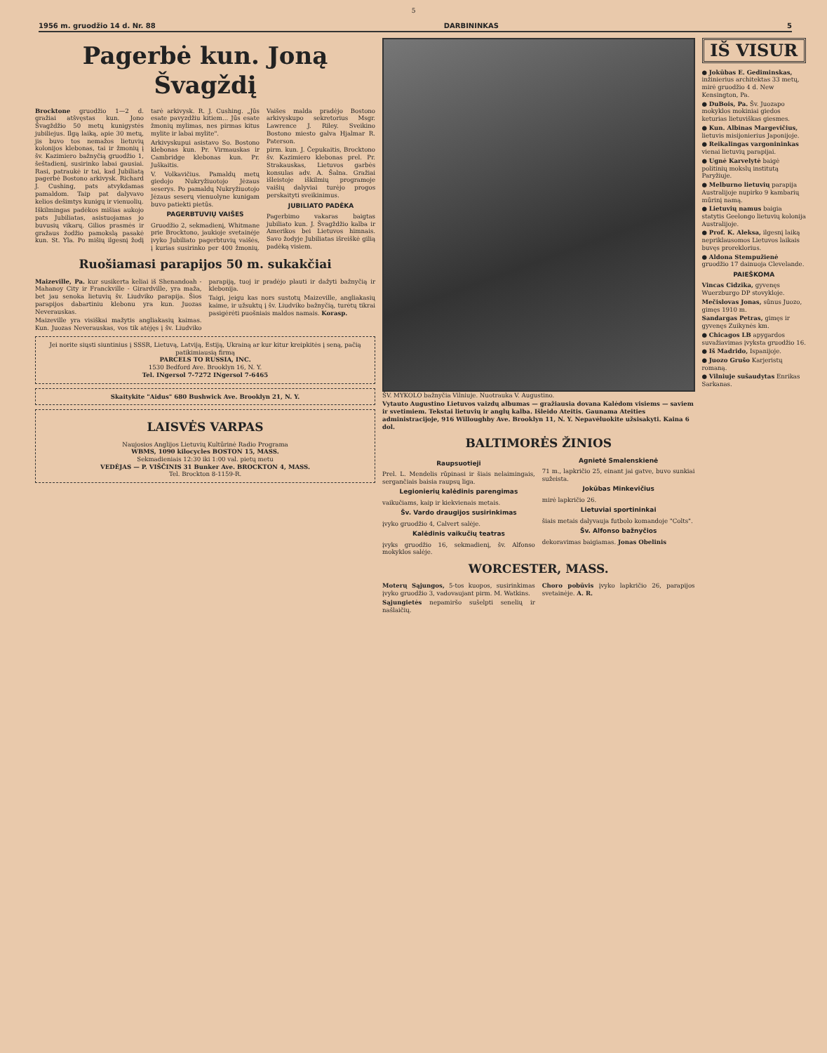5
1956 m. gruodžio 14 d. Nr. 88 DARBININKAS 5
Pagerbė kun. Joną Švagždį
Brocktone gruodžio 1—2 d. gražiai atšvęstas kun. Jono Švagždžio 50 metų kunigystės jubiliejus. Ilgą laiką, apie 30 metų, jis buvo tos nemažos lietuvių kolonijos klebonas, tai ir žmonių į šv. Kazimiero bažnyčią gruodžio 1, šeštadienį, susirinko labai gausiai. Rasi, patraukė ir tai, kad Jubiliatą pagerbė Bostono arkivysk. Richard J. Cushing, pats atvykdamas pamaldom. Taip pat dalyvavo kelios dešimtys kunigų ir vienuolių.
Iškilmingas padėkos mišias aukojo pats Jubiliatas, asistuojamas jo buvusių vikarų. Gilios prasmės ir gražaus žodžio pamokslą pasakė kun. St. Yla. Po mišių ilgesnį žodį tarė arkivysk. R. J. Cushing. „Jūs esate pavyzdžiu kitiem... Jūs esate žmonių mylimas, nes pirmas kitus mylite ir labai mylite".
Arkivyskupui asistavo So. Bostono klebonas kun. Pr. Virmauskas ir Cambridge klebonas kun. Pr. Juškaitis.
V. Volkavičius. Pamaldų metų giedojo Nukryžiuotojo Jėzaus seserys. Po pamaldų Nukryžiuotojo Jėzaus seserų vienuolyne kunigam buvo patiekti pietūs.
PAGERBTUVIŲ VAIŠES
Gruodžio 2, sekmadienį, Whitmane prie Brocktono, jaukioje svetainėje įvyko Jubiliato pagerbtuvių vaišės, į kurias susirinko per 400 žmonių. Vaišes malda pradėjo Bostono arkivyskupo sekretorius Msgr. Lawrence J. Riley. Sveikino Bostono miesto galva Hjalmar R. Paterson.
pirm. kun. J. Čepukaitis, Brocktono šv. Kazimiero klebonas prel. Pr. Strakauskas, Lietuvos garbės konsulas adv. A. Šalna. Gražiai išleistoje iškilmių programoje vaišių dalyviai turėjo progos perskaityti sveikinimus.
JUBILIATO PADĖKA
Pagerbimo vakaras baigtas jubiliato kun. J. Švagždžio kalba ir Amerikos bei Lietuvos himnais. Savo žodyje Jubiliatas išreiškė gilią padėką visiem.
Ruošiamasi parapijos 50 m. sukakčiai
Maizeville, Pa. kur susikerta keliai iš Shenandoah - Mahanoy City ir Franckville - Girardville, yra maža, bet jau senoka lietuvių šv. Liudviko parapija. Šios parapijos dabartiniu klebonu yra kun. Juozas Neverauskas.
Maizeville yra visiškai mažytis angliakasių kaimas. Kun. Juozas Neverauskas, vos tik atėjęs į šv. Liudviko parapiją, tuoj ir pradėjo plauti ir dažyti bažnyčią ir klebonija.
Taigi, jeigu kas nors sustotų Maizeville, angliakasių kaime, ir užsuktų į šv. Liudviko bažnyčią, turėtų tikrai pasigėrėti puošniais maldos namais. Korasp.
Jei norite siųsti siuntinius į SSSR, Lietuvą, Latviją, Estiją, Ukrainą ar kur kitur kreipkitės į seną, pačią patikimiausią firmą
PARCELS TO RUSSIA, INC.
1530 Bedford Ave. Brooklyn 16, N. Y.
Tel. INgersol 7-7272 INgersol 7-6465
Skaitykite "Aidus" 680 Bushwick Ave. Brooklyn 21, N. Y.
LAISVĖS VARPAS
Naujosios Anglijos Lietuvių Kultūrinė Radio Programa
WBMS, 1090 kilocycles BOSTON 15, MASS.
Sekmadieniais 12:30 iki 1:00 val. pietų metu
VEDĖJAS — P. VIŠČINIS 31 Bunker Ave. BROCKTON 4, MASS.
Tel. Brockton 8-1159-R.
ŠV. MYKOLO bažnyčia Vilniuje. Nuotrauka V. Augustino.
Vytauto Augustino Lietuvos vaizdų albumas — gražiausia dovana Kalėdom visiems — saviem ir svetimiem. Tekstai lietuvių ir anglų kalba. Išleido Ateitis. Gaunama Ateities administracijoje, 916 Willoughby Ave. Brooklyn 11, N. Y. Nepavėluokite užsisakyti. Kaina 6 dol.
BALTIMORĖS ŽINIOS
Raupsuotieji
Prel. L. Mendelis rūpinasi ir šiais nelaimingais, sergančiais baisia raupsų liga.
Legionierių kalėdinis parengimas
vaikučiams, kaip ir kiekvienais metais.
Šv. Vardo draugijos susirinkimas
įvyko gruodžio 4, Calvert salėje.
Kalėdinis vaikučių teatras
įvyks gruodžio 16, sekmadienį, šv. Alfonso mokyklos salėje.
Agnietė Smalenskienė
71 m., lapkričio 25, einant jai gatve, buvo sunkiai sužeista.
Jokūbas Minkevičius
mirė lapkričio 26.
Lietuviai sportininkai
šiais metais dalyvauja futbolo komandoje "Colts".
Šv. Alfonso bažnyčios
dekoravimas baigiamas. Jonas Obelinis
WORCESTER, MASS.
Moterų Sąjungos, 5-tos kuopos, susirinkimas įvyko gruodžio 3, vadovaujant pirm. M. Watkins.
Sąjungietės nepamiršo sušelpti senelių ir našlaičių.
Choro pobūvis įvyko lapkričio 26, parapijos svetainėje. A. R.
IŠ VISUR
● Jokūbas E. Gediminskas, inžinierius architektas 33 metų, mirė gruodžio 4 d. New Kensington, Pa.
● DuBois, Pa. Šv. Juozapo mokyklos mokiniai giedos keturias lietuviškas giesmes.
● Kun. Albinas Margevičius, lietuvis misijonierius Japonijoje.
● Reikalingas vargonininkas vienai lietuvių parapijai.
● Ugnė Karvelytė baigė politinių mokslų institutą Paryžiuje.
● Melburno lietuvių parapija Australijoje nupirko 9 kambarių mūrinį namą.
● Lietuvių namus baigia statytis Geelongo lietuvių kolonija Australijoje.
● Prof. K. Aleksa, ilgesnį laiką nepriklausomos Lietuvos laikais buvęs proreklorius.
● Aldona Stempužienė gruodžio 17 dainuoja Clevelande.
PAIEŠKOMA
Vincas Cidzika, gyvenęs Wuerzburgo DP stovykloje.
Mečislovas Jonas, sūnus Juozo, gimęs 1910 m.
Sandargas Petras, gimęs ir gyvenęs Zuikynės km.
● Chicagos LB apygardos suvažiavimas įvyksta gruodžio 16.
● Iš Madrido, Ispanijoje.
● Juozo Grušo Karjeristų romaną.
● Vilniuje sušaudytas Enrikas Sarkanas.